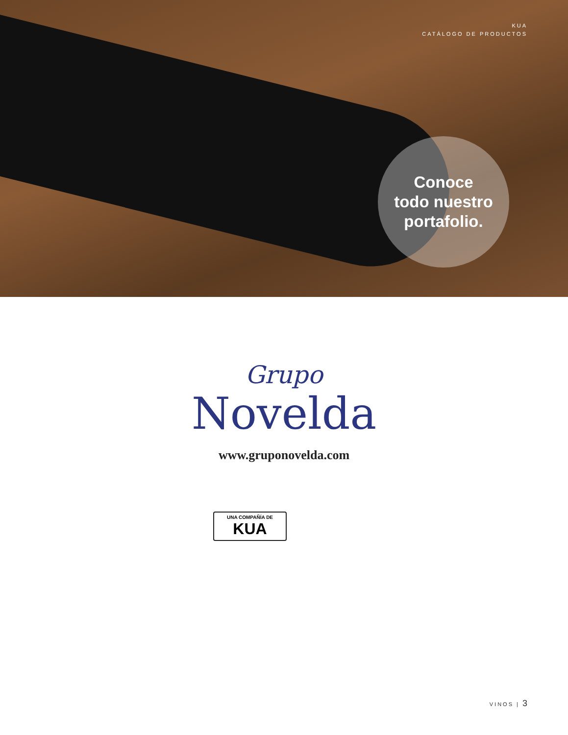KUA
CATÁLOGO DE PRODUCTOS
Conoce
todo nuestro
portafolio.
Grupo
Novelda
www.gruponovelda.com
UNA COMPAÑÍA DE
KUA
VINOS | 3